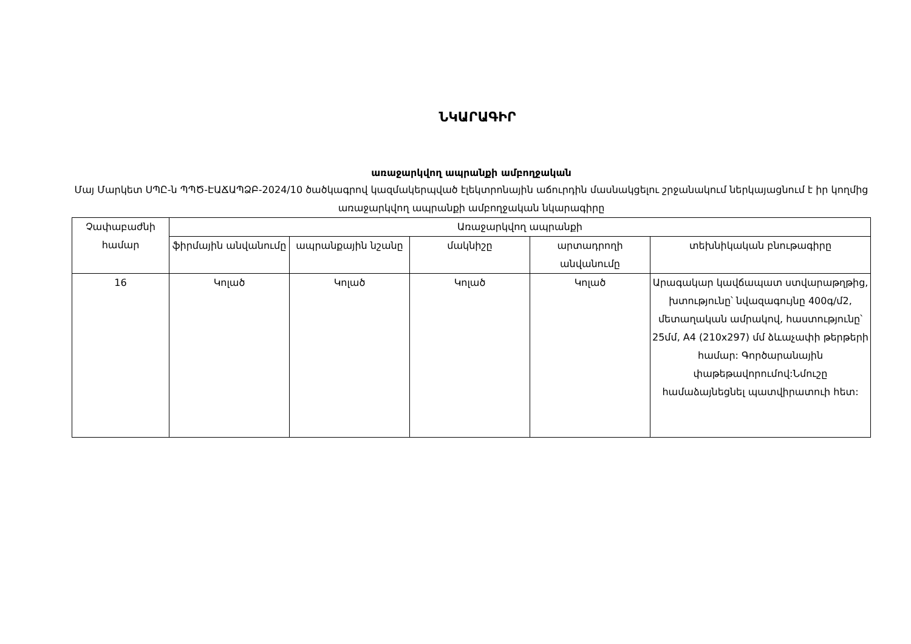ՆԿԱՐԱԳԻՐ
առաջարկվող ապրանքի ամբողջական
Մայ Մարկետ ՍՊԸ-ն ՊՊԾ-ԷԱՃԱՊՁԲ-2024/10 ծածկագրով կազմակերպված էլեկտրոնային աճուրդին մասնակցելու շրջանակում ներկայացնում է իր կողմից առաջարկվող ապրանքի ամբողջական նկարագիրը
| Չափաբաժնի համար | Առաջարկվող ապրանքի | | | | |
| --- | --- | --- | --- | --- | --- |
| | ֆիրմային անվանումը | ապրանքային նշանը | մակնիշը | արտադրողի անվանումը | տեխնիկական բնութագիրը |
| 16 | Կոլած | Կոլած | Կոլած | Կոլած | Արագակար կավճապատ ստվարաթղթից, խտությունը՝ նվազագույնը 400գ/մ2, մետաղական ամրակով, հաստությունը՝ 25մմ, A4 (210x297) մմ ձևաչափի թերթերի համար: Գործարանային փաթեթավորումով:Նմուշը համաձայնեցնել պատվիրատուի հետ: |